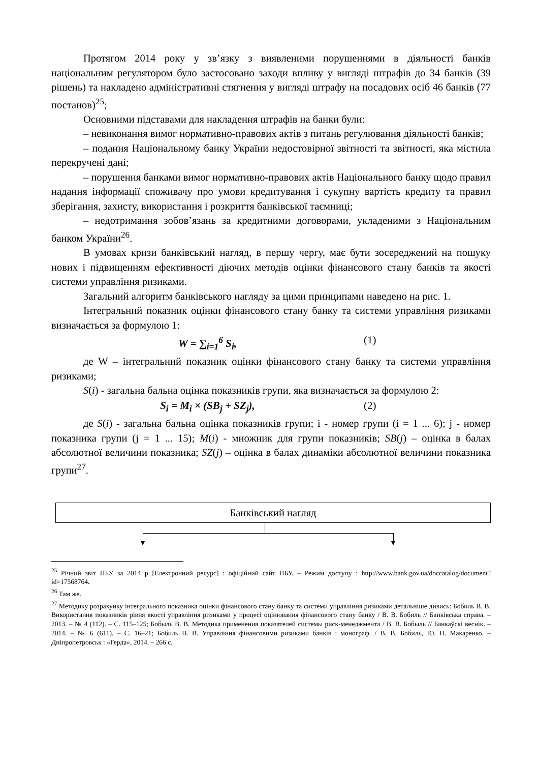Протягом 2014 року у зв’язку з виявленими порушеннями в діяльності банків національним регулятором було застосовано заходи впливу у вигляді штрафів до 34 банків (39 рішень) та накладено адміністративні стягнення у вигляді штрафу на посадових осіб 46 банків (77 постанов)<sup>25</sup>;
Основними підставами для накладення штрафів на банки були:
– невиконання вимог нормативно-правових актів з питань регулювання діяльності банків;
– подання Національному банку України недостовірної звітності та звітності, яка містила перекручені дані;
– порушення банками вимог нормативно-правових актів Національного банку щодо правил надання інформації споживачу про умови кредитування і сукупну вартість кредиту та правил зберігання, захисту, використання і розкриття банківської таємниці;
– недотримання зобов’язань за кредитними договорами, укладеними з Національним банком України<sup>26</sup>.
В умовах кризи банківський нагляд, в першу чергу, має бути зосереджений на пошуку нових і підвищенням ефективності діючих методів оцінки фінансового стану банків та якості системи управління ризиками.
Загальний алгоритм банківського нагляду за цими принципами наведено на рис. 1.
Інтегральний показник оцінки фінансового стану банку та системи управління ризиками визначається за формулою 1:
W = ∑<sub>i=1</sub><sup>6</sup> S<sub>i</sub>, (1)
де W – інтегральний показник оцінки фінансового стану банку та системи управління ризиками;
S(i) - загальна бальна оцінка показників групи, яка визначається за формулою 2:
S<sub>i</sub> = M<sub>i</sub> × (SB<sub>j</sub> + SZ<sub>j</sub>), (2)
де S(i) - загальна бальна оцінка показників групи; і - номер групи (і = 1 ... 6); j - номер показника групи (j = 1 ... 15); M(i) - множник для групи показників; SB(j) – оцінка в балах абсолютної величини показника; SZ(j) – оцінка в балах динаміки абсолютної величини показника групи<sup>27</sup>.
Банківський нагляд
<sup>25</sup> Річний звіт НБУ за 2014 р [Електронний ресурс] : офіційний сайт НБУ. – Режим доступу : http://www.bank.gov.ua/doccatalog/document?id=17568764.
<sup>26</sup> Там же.
<sup>27</sup> Методику розрахунку інтегрального показника оцінки фінансового стану банку та системи управління ризиками детальніше дивись: Бобиль В. В. Використання показників рівня якості управління ризиками у процесі оцінювання фінансового стану банку / В. В. Бобиль // Банківська справа. – 2013. – № 4 (112). – С. 115–125; Бобыль В. В. Методика применения показателей системы риск-менеджмента / В. В. Бобыль // Банкаўскі веснік. – 2014. – № 6 (611). – С. 16–21; Бобиль В. В. Управління фінансовими ризиками банків : монограф. / В. В. Бобиль, Ю. П. Макаренко. – Дніпропетровськ : «Герда», 2014. – 266 с.